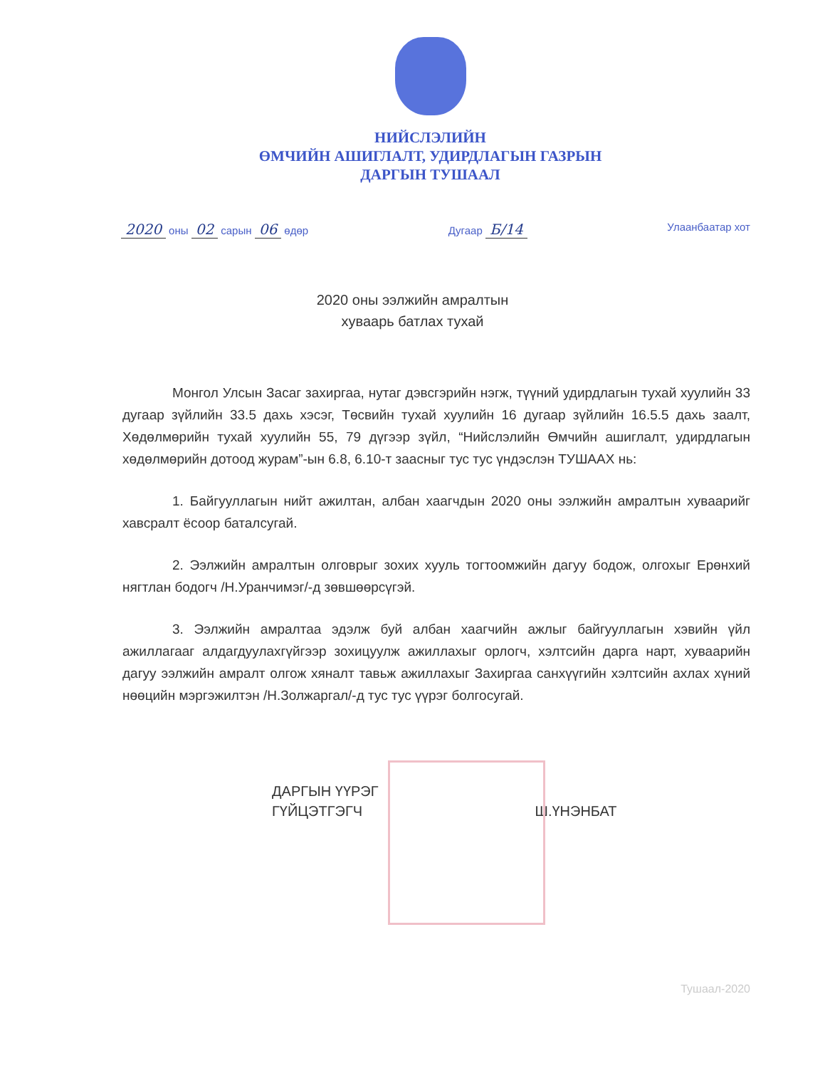НИЙСЛЭЛИЙН
ӨМЧИЙН АШИГЛАЛТ, УДИРДЛАГЫН ГАЗРЫН
ДАРГЫН ТУШААЛ
2020 оны 02 сарын 06 өдөр Дугаар Б/14
Улаанбаатар хот
2020 оны ээлжийн амралтын
хуваарь батлах тухай
Монгол Улсын Засаг захиргаа, нутаг дэвсгэрийн нэгж, түүний удирдлагын тухай хуулийн 33 дугаар зүйлийн 33.5 дахь хэсэг, Төсвийн тухай хуулийн 16 дугаар зүйлийн 16.5.5 дахь заалт, Хөдөлмөрийн тухай хуулийн 55, 79 дүгээр зүйл, “Нийслэлийн Өмчийн ашиглалт, удирдлагын хөдөлмөрийн дотоод журам”-ын 6.8, 6.10-т заасныг тус тус үндэслэн ТУШААХ нь:
1. Байгууллагын нийт ажилтан, албан хаагчдын 2020 оны ээлжийн амралтын хуваарийг хавсралт ёсоор баталсугай.
2. Ээлжийн амралтын олговрыг зохих хууль тогтоомжийн дагуу бодож, олгохыг Ерөнхий нягтлан бодогч /Н.Уранчимэг/-д зөвшөөрсүгэй.
3. Ээлжийн амралтаа эдэлж буй албан хаагчийн ажлыг байгууллагын хэвийн үйл ажиллагааг алдагдуулахгүйгээр зохицуулж ажиллахыг орлогч, хэлтсийн дарга нарт, хуваарийн дагуу ээлжийн амралт олгож хяналт тавьж ажиллахыг Захиргаа санхүүгийн хэлтсийн ахлах хүний нөөцийн мэргэжилтэн /Н.Золжаргал/-д тус тус үүрэг болгосугай.
ДАРГЫН ҮҮРЭГ
ГҮЙЦЭТГЭГЧ
Ш.ҮНЭНБАТ
Тушаал-2020